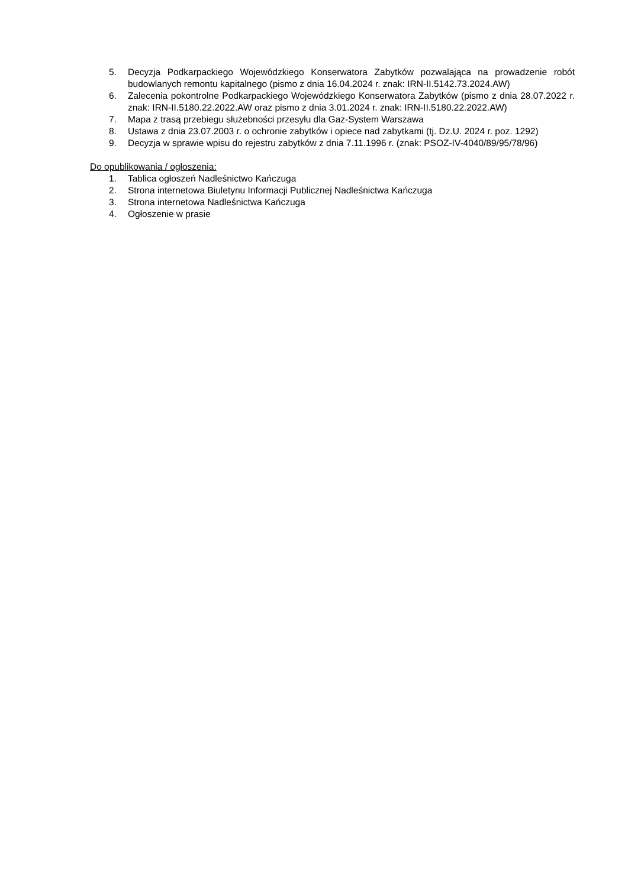5. Decyzja Podkarpackiego Wojewódzkiego Konserwatora Zabytków pozwalająca na prowadzenie robót budowlanych remontu kapitalnego (pismo z dnia 16.04.2024 r. znak: IRN-II.5142.73.2024.AW)
6. Zalecenia pokontrolne Podkarpackiego Wojewódzkiego Konserwatora Zabytków (pismo z dnia 28.07.2022 r. znak: IRN-II.5180.22.2022.AW oraz pismo z dnia 3.01.2024 r. znak: IRN-II.5180.22.2022.AW)
7. Mapa z trasą przebiegu służebności przesyłu dla Gaz-System Warszawa
8. Ustawa z dnia 23.07.2003 r. o ochronie zabytków i opiece nad zabytkami (tj. Dz.U. 2024 r. poz. 1292)
9. Decyzja w sprawie wpisu do rejestru zabytków z dnia 7.11.1996 r. (znak: PSOZ-IV-4040/89/95/78/96)
Do opublikowania / ogłoszenia:
1. Tablica ogłoszeń Nadleśnictwo Kańczuga
2. Strona internetowa Biuletynu Informacji Publicznej Nadleśnictwa Kańczuga
3. Strona internetowa Nadleśnictwa Kańczuga
4. Ogłoszenie w prasie